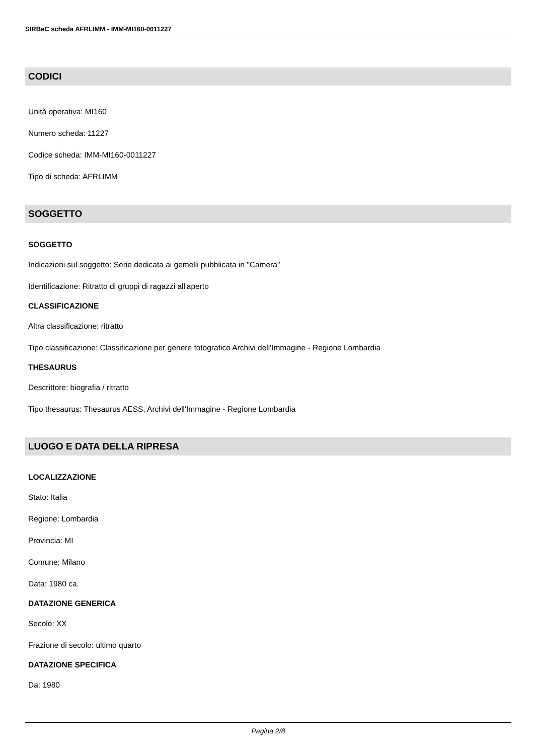SIRBeC scheda AFRLIMM - IMM-MI160-0011227
CODICI
Unità operativa: MI160
Numero scheda: 11227
Codice scheda: IMM-MI160-0011227
Tipo di scheda: AFRLIMM
SOGGETTO
SOGGETTO
Indicazioni sul soggetto: Serie dedicata ai gemelli pubblicata in "Camera"
Identificazione: Ritratto di gruppi di ragazzi all'aperto
CLASSIFICAZIONE
Altra classificazione: ritratto
Tipo classificazione: Classificazione per genere fotografico Archivi dell'Immagine - Regione Lombardia
THESAURUS
Descrittore: biografia / ritratto
Tipo thesaurus: Thesaurus AESS, Archivi dell'Immagine - Regione Lombardia
LUOGO E DATA DELLA RIPRESA
LOCALIZZAZIONE
Stato: Italia
Regione: Lombardia
Provincia: MI
Comune: Milano
Data: 1980 ca.
DATAZIONE GENERICA
Secolo: XX
Frazione di secolo: ultimo quarto
DATAZIONE SPECIFICA
Da: 1980
Pagina 2/8